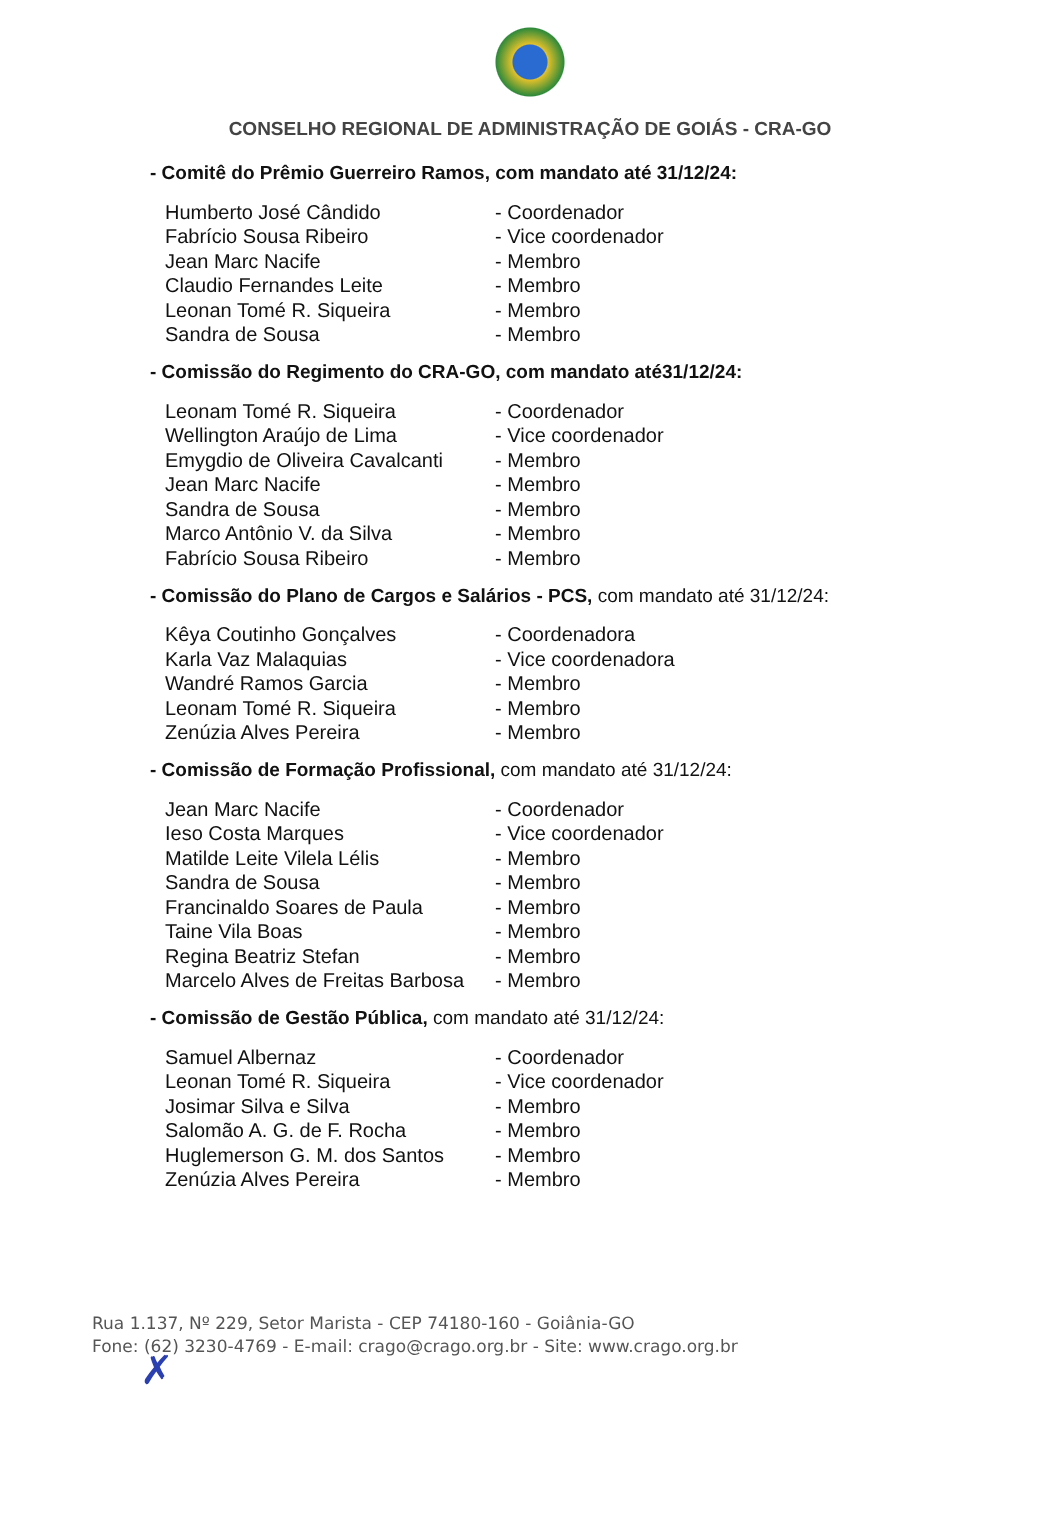CONSELHO REGIONAL DE ADMINISTRAÇÃO DE GOIÁS - CRA-GO
- Comitê do Prêmio Guerreiro Ramos, com mandato até 31/12/24:
| Humberto José Cândido | - Coordenador |
| Fabrício Sousa Ribeiro | - Vice coordenador |
| Jean Marc Nacife | - Membro |
| Claudio Fernandes Leite | - Membro |
| Leonan Tomé R. Siqueira | - Membro |
| Sandra de Sousa | - Membro |
- Comissão do Regimento do CRA-GO, com mandato até31/12/24:
| Leonam Tomé R. Siqueira | - Coordenador |
| Wellington Araújo de Lima | - Vice coordenador |
| Emygdio de Oliveira Cavalcanti | - Membro |
| Jean Marc Nacife | - Membro |
| Sandra de Sousa | - Membro |
| Marco Antônio V. da Silva | - Membro |
| Fabrício Sousa Ribeiro | - Membro |
- Comissão do Plano de Cargos e Salários - PCS, com mandato até 31/12/24:
| Kêya Coutinho Gonçalves | - Coordenadora |
| Karla Vaz Malaquias | - Vice coordenadora |
| Wandré Ramos Garcia | - Membro |
| Leonam Tomé R. Siqueira | - Membro |
| Zenúzia Alves Pereira | - Membro |
- Comissão de Formação Profissional, com mandato até 31/12/24:
| Jean Marc Nacife | - Coordenador |
| Ieso Costa Marques | - Vice coordenador |
| Matilde Leite Vilela Lélis | - Membro |
| Sandra de Sousa | - Membro |
| Francinaldo Soares de Paula | - Membro |
| Taine Vila Boas | - Membro |
| Regina Beatriz Stefan | - Membro |
| Marcelo Alves de Freitas Barbosa | - Membro |
- Comissão de Gestão Pública, com mandato até 31/12/24:
| Samuel Albernaz | - Coordenador |
| Leonan Tomé R. Siqueira | - Vice coordenador |
| Josimar Silva e Silva | - Membro |
| Salomão A. G. de F. Rocha | - Membro |
| Huglemerson G. M. dos Santos | - Membro |
| Zenúzia Alves Pereira | - Membro |
✗
Rua 1.137, Nº 229, Setor Marista - CEP 74180-160 - Goiânia-GO
Fone: (62) 3230-4769 - E-mail: crago@crago.org.br - Site: www.crago.org.br